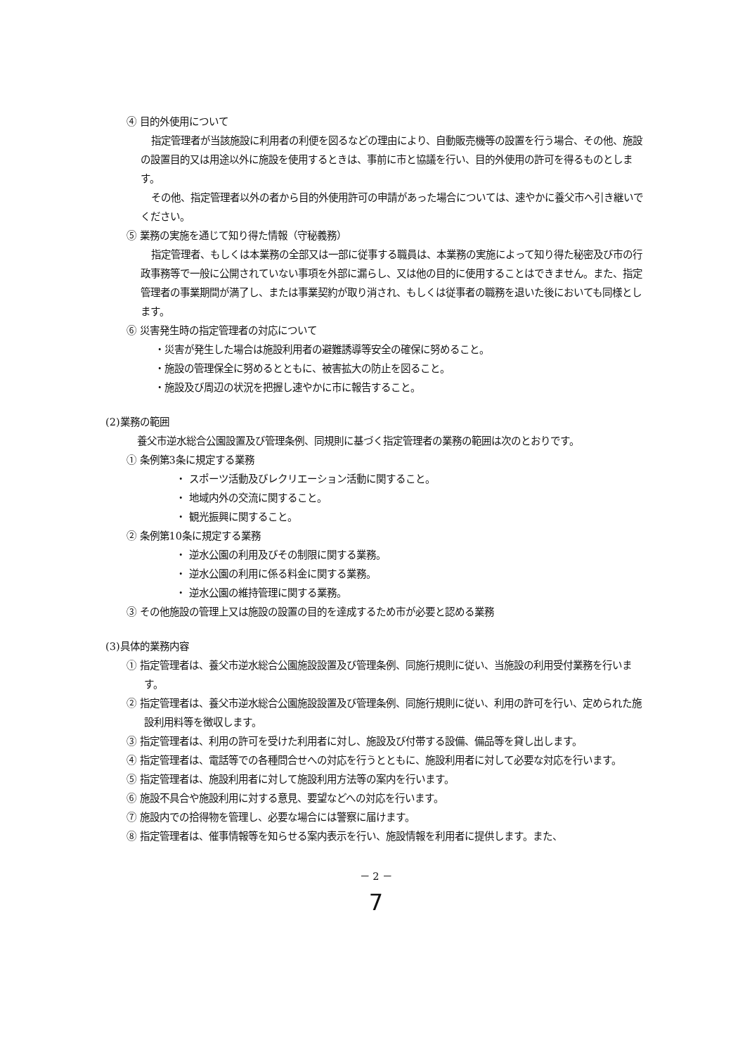④ 目的外使用について
指定管理者が当該施設に利用者の利便を図るなどの理由により、自動販売機等の設置を行う場合、その他、施設の設置目的又は用途以外に施設を使用するときは、事前に市と協議を行い、目的外使用の許可を得るものとします。
その他、指定管理者以外の者から目的外使用許可の申請があった場合については、速やかに養父市へ引き継いでください。
⑤ 業務の実施を通じて知り得た情報（守秘義務）
指定管理者、もしくは本業務の全部又は一部に従事する職員は、本業務の実施によって知り得た秘密及び市の行政事務等で一般に公開されていない事項を外部に漏らし、又は他の目的に使用することはできません。また、指定管理者の事業期間が満了し、または事業契約が取り消され、もしくは従事者の職務を退いた後においても同様とします。
⑥ 災害発生時の指定管理者の対応について
・災害が発生した場合は施設利用者の避難誘導等安全の確保に努めること。
・施設の管理保全に努めるとともに、被害拡大の防止を図ること。
・施設及び周辺の状況を把握し速やかに市に報告すること。
(2)業務の範囲
養父市逆水総合公園設置及び管理条例、同規則に基づく指定管理者の業務の範囲は次のとおりです。
① 条例第3条に規定する業務
・ スポーツ活動及びレクリエーション活動に関すること。
・ 地域内外の交流に関すること。
・ 観光振興に関すること。
② 条例第10条に規定する業務
・ 逆水公園の利用及びその制限に関する業務。
・ 逆水公園の利用に係る料金に関する業務。
・ 逆水公園の維持管理に関する業務。
③ その他施設の管理上又は施設の設置の目的を達成するため市が必要と認める業務
(3)具体的業務内容
① 指定管理者は、養父市逆水総合公園施設設置及び管理条例、同施行規則に従い、当施設の利用受付業務を行います。
② 指定管理者は、養父市逆水総合公園施設設置及び管理条例、同施行規則に従い、利用の許可を行い、定められた施設利用料等を徴収します。
③ 指定管理者は、利用の許可を受けた利用者に対し、施設及び付帯する設備、備品等を貸し出します。
④ 指定管理者は、電話等での各種問合せへの対応を行うとともに、施設利用者に対して必要な対応を行います。
⑤ 指定管理者は、施設利用者に対して施設利用方法等の案内を行います。
⑥ 施設不具合や施設利用に対する意見、要望などへの対応を行います。
⑦ 施設内での拾得物を管理し、必要な場合には警察に届けます。
⑧ 指定管理者は、催事情報等を知らせる案内表示を行い、施設情報を利用者に提供します。また、
－ 2 －
7